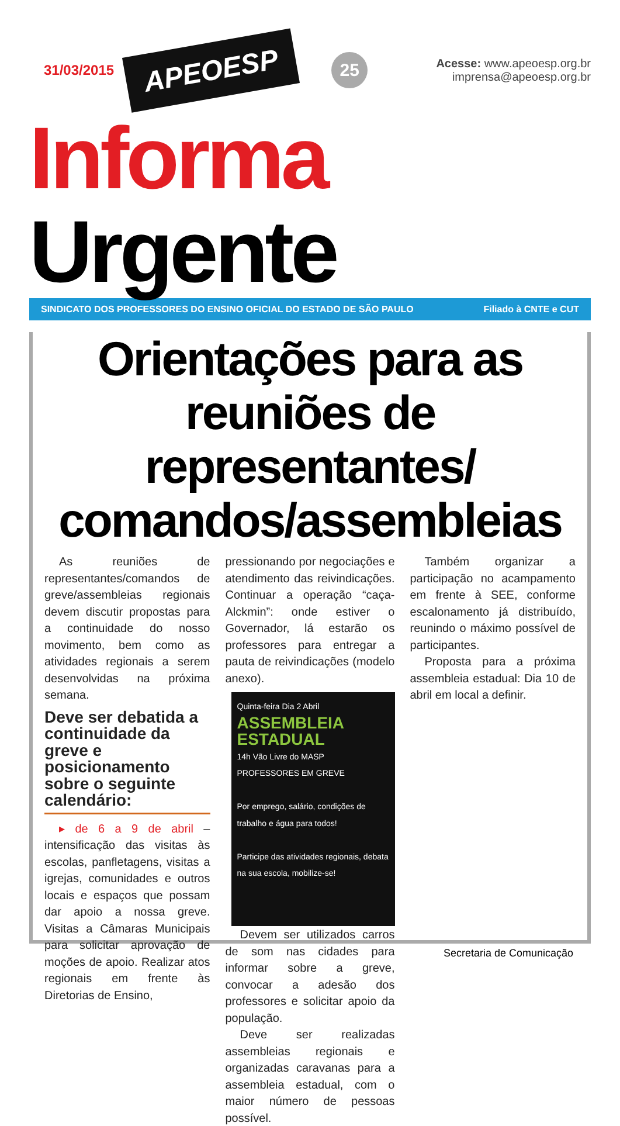31/03/2015 APEOESP 25
Acesse: www.apeoesp.org.br
imprensa@apeoesp.org.br
Informa Urgente
SINDICATO DOS PROFESSORES DO ENSINO OFICIAL DO ESTADO DE SÃO PAULO Filiado à CNTE e CUT
Orientações para as reuniões de representantes/ comandos/assembleias
As reuniões de representantes/comandos de greve/assembleias regionais devem discutir propostas para a continuidade do nosso movimento, bem como as atividades regionais a serem desenvolvidas na próxima semana.
Deve ser debatida a continuidade da greve e posicionamento sobre o seguinte calendário:
▸ de 6 a 9 de abril – intensificação das visitas às escolas, panfletagens, visitas a igrejas, comunidades e outros locais e espaços que possam dar apoio a nossa greve. Visitas a Câmaras Municipais para solicitar aprovação de moções de apoio. Realizar atos regionais em frente às Diretorias de Ensino,
pressionando por negociações e atendimento das reivindicações. Continuar a operação “caça- Alckmin”: onde estiver o Governador, lá estarão os professores para entregar a pauta de reivindicações (modelo anexo).
Quinta-feira Dia 2 Abril
ASSEMBLEIA ESTADUAL
14h Vão Livre do MASP
PROFESSORES EM GREVE
Por emprego, salário, condições de trabalho e água para todos!
Participe das atividades regionais, debata na sua escola, mobilize-se!
Devem ser utilizados carros de som nas cidades para informar sobre a greve, convocar a adesão dos professores e solicitar apoio da população.
Deve ser realizadas assembleias regionais e organizadas caravanas para a assembleia estadual, com o maior número de pessoas possível.
Também organizar a participação no acampamento em frente à SEE, conforme escalonamento já distribuído, reunindo o máximo possível de participantes.
Proposta para a próxima assembleia estadual: Dia 10 de abril em local a definir.
Secretaria de Comunicação